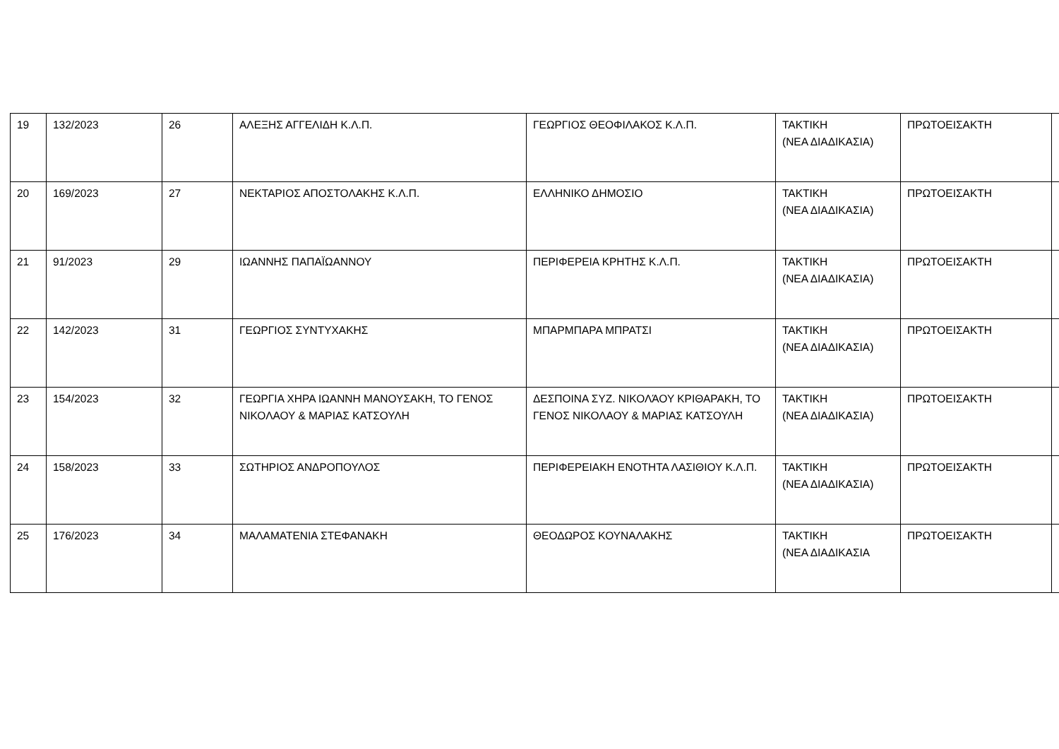| 19 | 132/2023 | 26 | ΑΛΕΞΗΣ ΑΓΓΕΛΙΔΗ Κ.Λ.Π. | ΓΕΩΡΓΙΟΣ ΘΕΟΦΙΛΑΚΟΣ Κ.Λ.Π. | ΤΑΚΤΙΚΗ (ΝΕΑ ΔΙΑΔΙΚΑΣΙΑ) | ΠΡΩΤΟΕΙΣΑΚΤΗ | |
| 20 | 169/2023 | 27 | ΝΕΚΤΑΡΙΟΣ ΑΠΟΣΤΟΛΑΚΗΣ Κ.Λ.Π. | ΕΛΛΗΝΙΚΟ ΔΗΜΟΣΙΟ | ΤΑΚΤΙΚΗ (ΝΕΑ ΔΙΑΔΙΚΑΣΙΑ) | ΠΡΩΤΟΕΙΣΑΚΤΗ | |
| 21 | 91/2023 | 29 | ΙΩΑΝΝΗΣ ΠΑΠΑΪΩΑΝΝΟΥ | ΠΕΡΙΦΕΡΕΙΑ ΚΡΗΤΗΣ Κ.Λ.Π. | ΤΑΚΤΙΚΗ (ΝΕΑ ΔΙΑΔΙΚΑΣΙΑ) | ΠΡΩΤΟΕΙΣΑΚΤΗ | |
| 22 | 142/2023 | 31 | ΓΕΩΡΓΙΟΣ ΣΥΝΤΥΧΑΚΗΣ | ΜΠΑΡΜΠΑΡΑ ΜΠΡΑΤΣΙ | ΤΑΚΤΙΚΗ (ΝΕΑ ΔΙΑΔΙΚΑΣΙΑ) | ΠΡΩΤΟΕΙΣΑΚΤΗ | |
| 23 | 154/2023 | 32 | ΓΕΩΡΓΙΑ ΧΗΡΑ ΙΩΑΝΝΗ ΜΑΝΟΥΣΑΚΗ, ΤΟ ΓΕΝΟΣ ΝΙΚΟΛΑΟΥ & ΜΑΡΙΑΣ ΚΑΤΣΟΥΛΗ | ΔΕΣΠΟΙΝΑ ΣΥΖ. ΝΙΚΟΛΆΟΥ ΚΡΙΘΑΡΑΚΗ, ΤΟ ΓΕΝΟΣ ΝΙΚΟΛΑΟΥ & ΜΑΡΙΑΣ ΚΑΤΣΟΥΛΗ | ΤΑΚΤΙΚΗ (ΝΕΑ ΔΙΑΔΙΚΑΣΙΑ) | ΠΡΩΤΟΕΙΣΑΚΤΗ | |
| 24 | 158/2023 | 33 | ΣΩΤΗΡΙΟΣ ΑΝΔΡΟΠΟΥΛΟΣ | ΠΕΡΙΦΕΡΕΙΑΚΗ ΕΝΟΤΗΤΑ ΛΑΣΙΘΙΟΥ Κ.Λ.Π. | ΤΑΚΤΙΚΗ (ΝΕΑ ΔΙΑΔΙΚΑΣΙΑ) | ΠΡΩΤΟΕΙΣΑΚΤΗ | |
| 25 | 176/2023 | 34 | ΜΑΛΑΜΑΤΕΝΙΑ ΣΤΕΦΑΝΑΚΗ | ΘΕΟΔΩΡΟΣ ΚΟΥΝΑΛΑΚΗΣ | ΤΑΚΤΙΚΗ (ΝΕΑ ΔΙΑΔΙΚΑΣΙΑ | ΠΡΩΤΟΕΙΣΑΚΤΗ | |